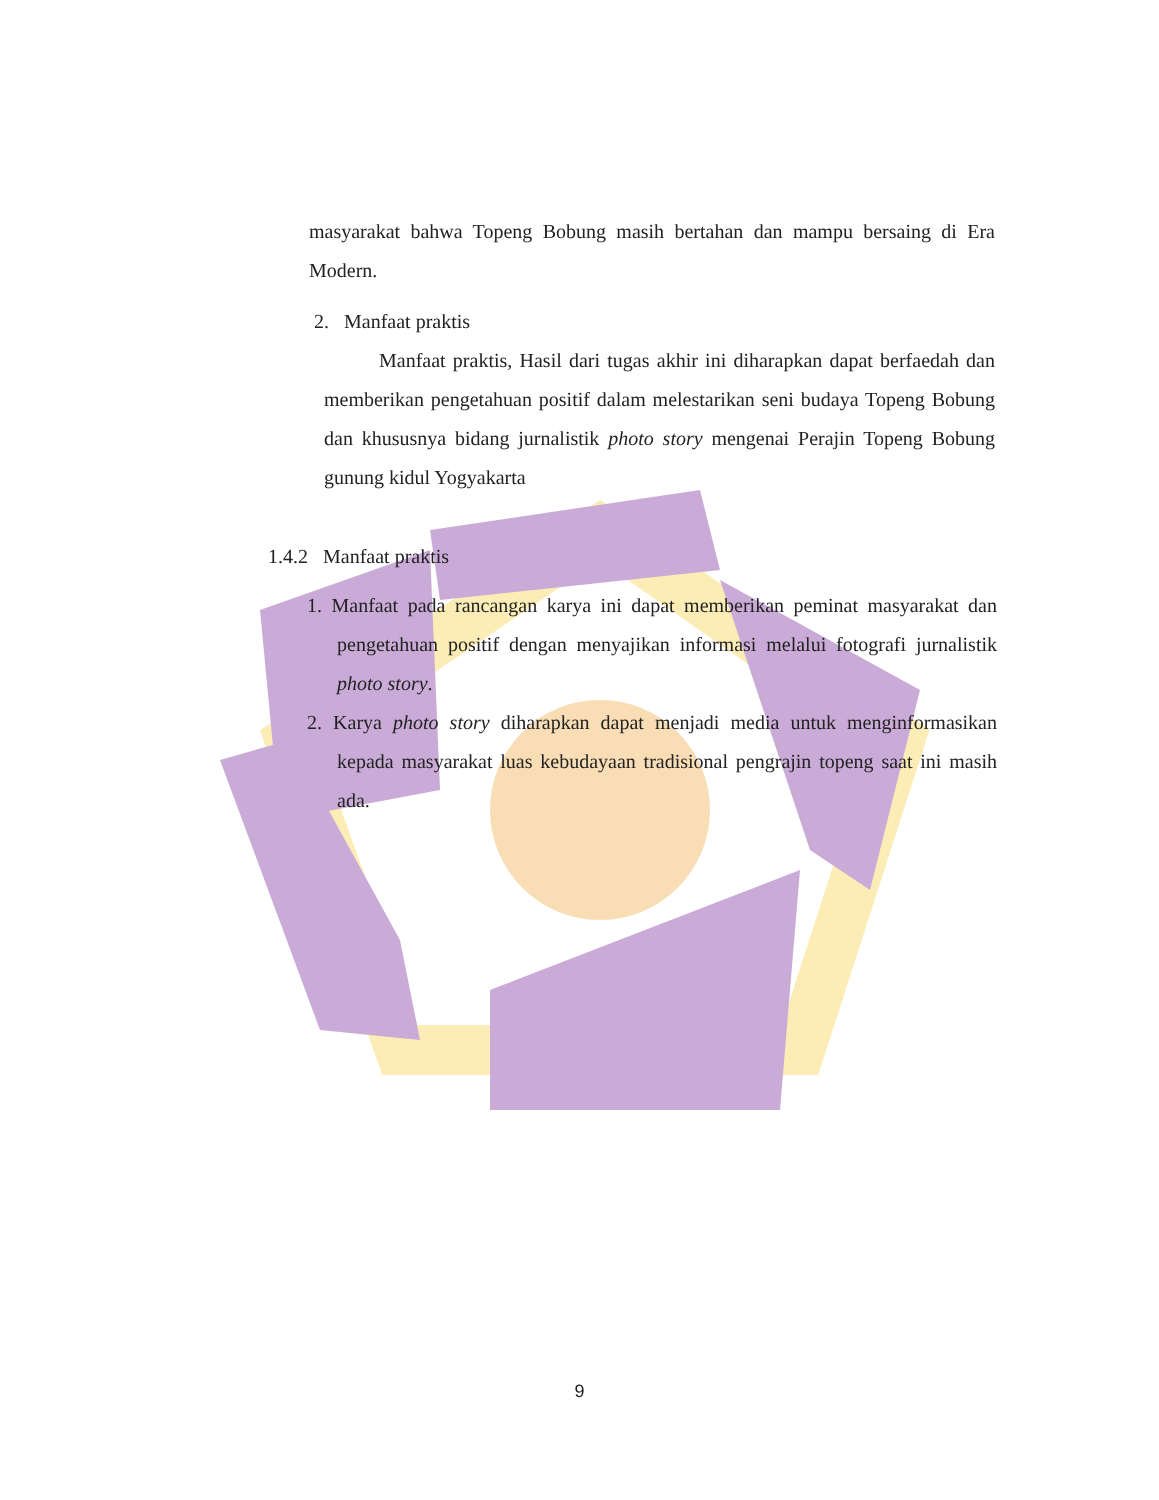masyarakat bahwa Topeng Bobung masih bertahan dan mampu bersaing di Era Modern.
2. Manfaat praktis
Manfaat praktis, Hasil dari tugas akhir ini diharapkan dapat berfaedah dan memberikan pengetahuan positif dalam melestarikan seni budaya Topeng Bobung dan khususnya bidang jurnalistik photo story mengenai Perajin Topeng Bobung gunung kidul Yogyakarta
1.4.2 Manfaat praktis
1. Manfaat pada rancangan karya ini dapat memberikan peminat masyarakat dan pengetahuan positif dengan menyajikan informasi melalui fotografi jurnalistik photo story.
2. Karya photo story diharapkan dapat menjadi media untuk menginformasikan kepada masyarakat luas kebudayaan tradisional pengrajin topeng saat ini masih ada.
9